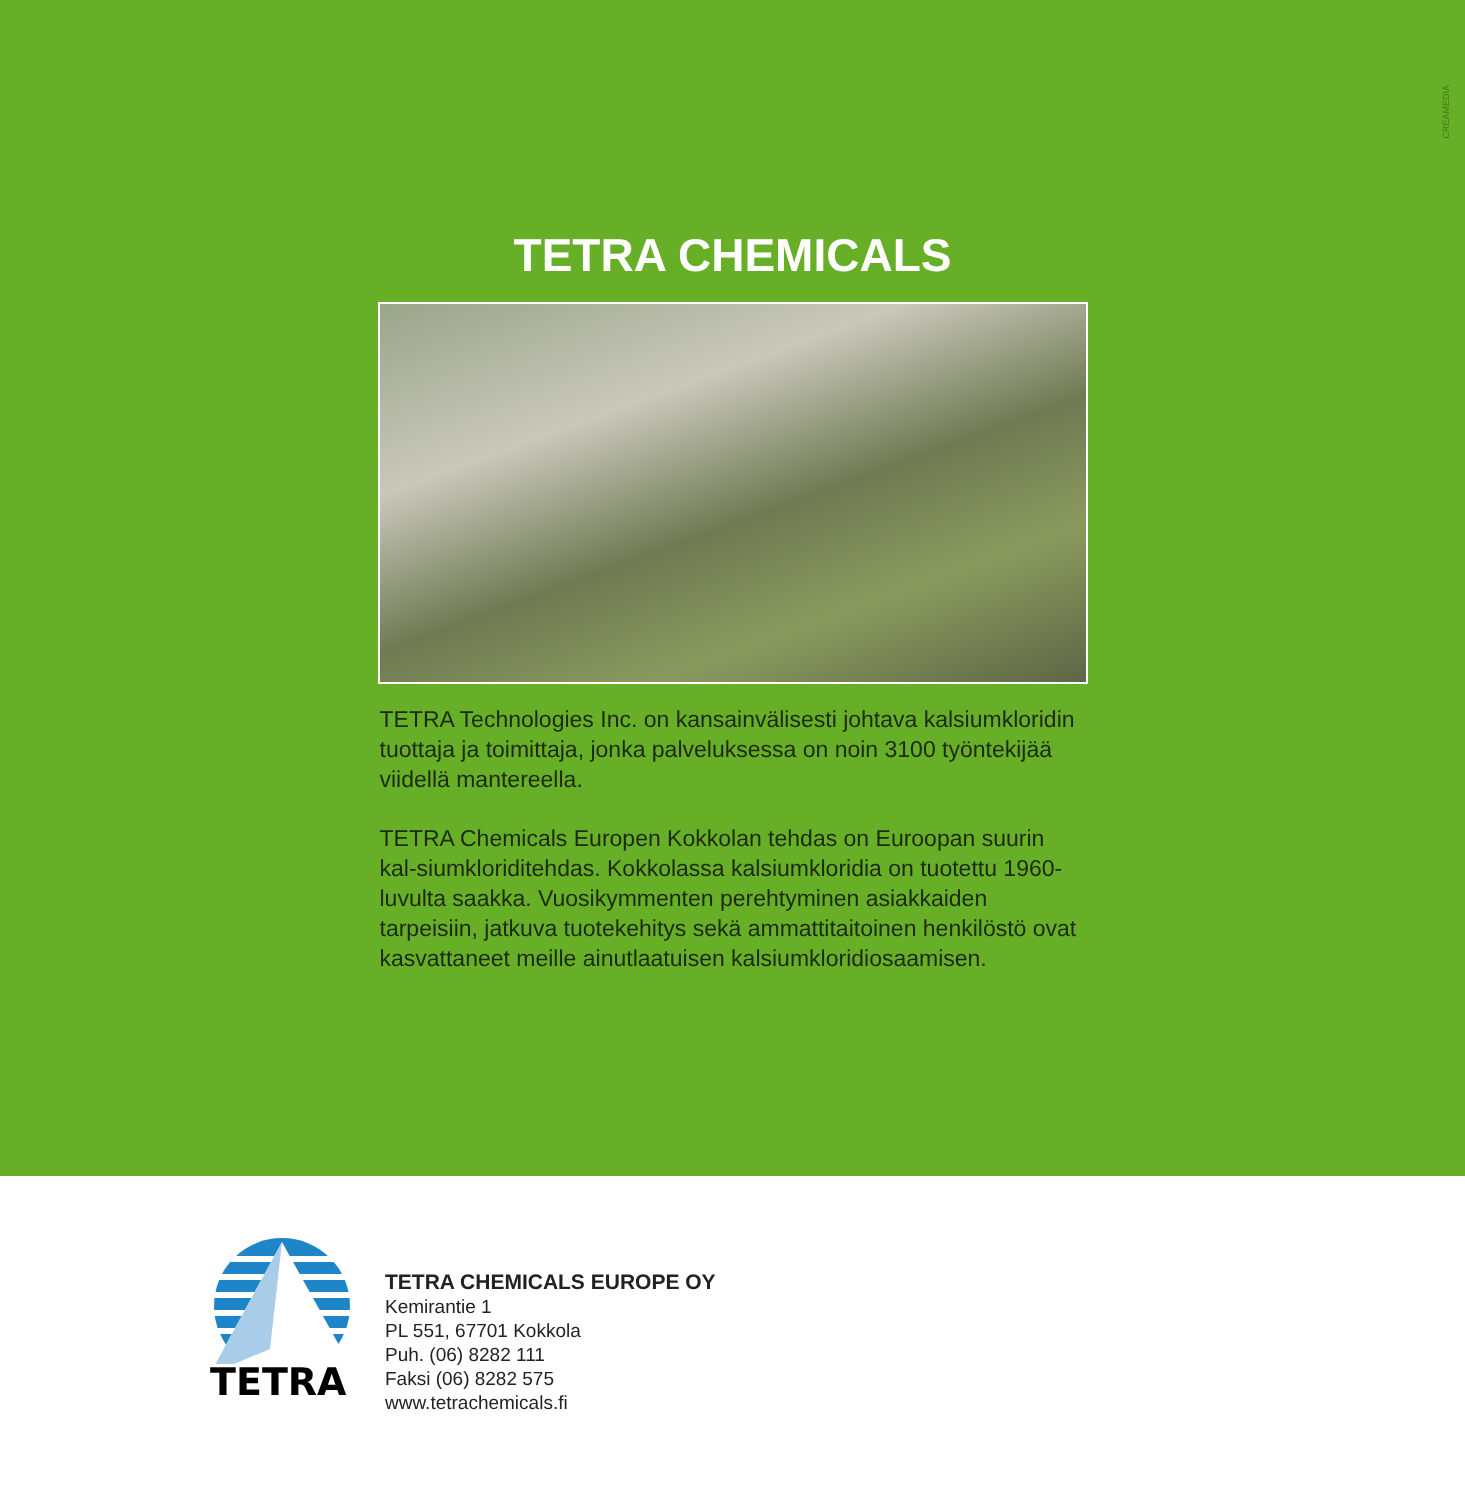CREAMEDIA
TETRA CHEMICALS
TETRA Technologies Inc. on kansainvälisesti johtava kalsiumkloridin tuottaja ja toimittaja, jonka palveluksessa on noin 3100 työntekijää viidellä mantereella.
TETRA Chemicals Europen Kokkolan tehdas on Euroopan suurin kal-siumkloriditehdas. Kokkolassa kalsiumkloridia on tuotettu 1960-luvulta saakka. Vuosikymmenten perehtyminen asiakkaiden tarpeisiin, jatkuva tuotekehitys sekä ammattitaitoinen henkilöstö ovat kasvattaneet meille ainutlaatuisen kalsiumkloridiosaamisen.
TETRA
TETRA CHEMICALS EUROPE OY
Kemirantie 1
PL 551, 67701 Kokkola
Puh. (06) 8282 111
Faksi (06) 8282 575
www.tetrachemicals.fi